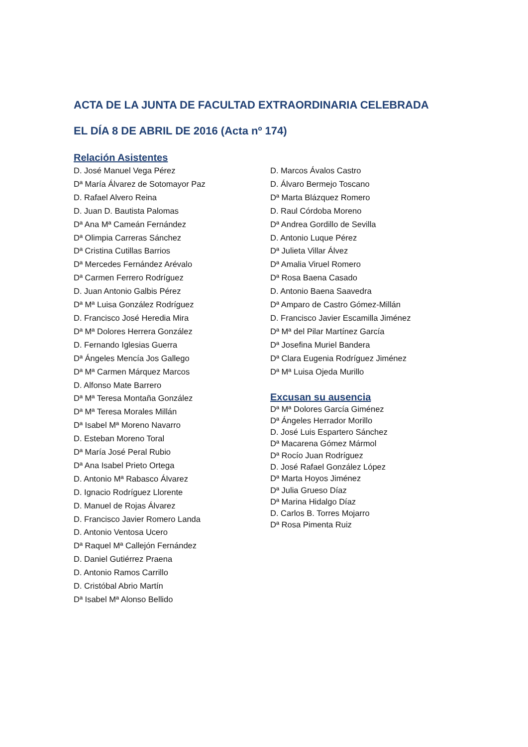ACTA DE LA JUNTA DE FACULTAD EXTRAORDINARIA CELEBRADA
EL DÍA 8 DE ABRIL DE 2016 (Acta nº 174)
Relación Asistentes
D. José Manuel Vega Pérez
Dª María Álvarez de Sotomayor Paz
D. Rafael Alvero Reina
D. Juan D. Bautista Palomas
Dª Ana Mª Cameán Fernández
Dª Olimpia Carreras Sánchez
Dª Cristina Cutillas Barrios
Dª Mercedes Fernández Arévalo
Dª Carmen Ferrero Rodríguez
D. Juan Antonio Galbis Pérez
Dª Mª Luisa González Rodríguez
D. Francisco José Heredia Mira
Dª Mª Dolores Herrera González
D. Fernando Iglesias Guerra
Dª Ángeles Mencía Jos Gallego
Dª Mª Carmen Márquez Marcos
D. Alfonso Mate Barrero
Dª Mª Teresa Montaña González
Dª Mª Teresa Morales Millán
Dª Isabel Mª Moreno Navarro
D. Esteban Moreno Toral
Dª María José Peral Rubio
Dª Ana Isabel Prieto Ortega
D. Antonio Mª Rabasco Álvarez
D. Ignacio Rodríguez Llorente
D. Manuel de Rojas Álvarez
D. Francisco Javier Romero Landa
D. Antonio Ventosa Ucero
Dª Raquel Mª Callejón Fernández
D. Daniel Gutiérrez Praena
D. Antonio Ramos Carrillo
D. Cristóbal Abrio Martín
Dª Isabel Mª Alonso Bellido
D. Marcos Ávalos Castro
D. Álvaro Bermejo Toscano
Dª Marta Blázquez Romero
D. Raul Córdoba Moreno
Dª Andrea Gordillo de Sevilla
D. Antonio Luque Pérez
Dª Julieta Villar Álvez
Dª Amalia Viruel Romero
Dª Rosa Baena Casado
D. Antonio Baena Saavedra
Dª Amparo de Castro Gómez-Millán
D. Francisco Javier Escamilla Jiménez
Dª Mª del Pilar Martínez García
Dª Josefina Muriel Bandera
Dª Clara Eugenia Rodríguez Jiménez
Dª Mª Luisa Ojeda Murillo
Excusan su ausencia
Dª Mª Dolores García Giménez
Dª Ángeles Herrador Morillo
D. José Luis Espartero Sánchez
Dª Macarena Gómez Mármol
Dª Rocío Juan Rodríguez
D. José Rafael González López
Dª Marta Hoyos Jiménez
Dª Julia Grueso Díaz
Dª Marina Hidalgo Díaz
D. Carlos B. Torres Mojarro
Dª Rosa Pimenta Ruiz